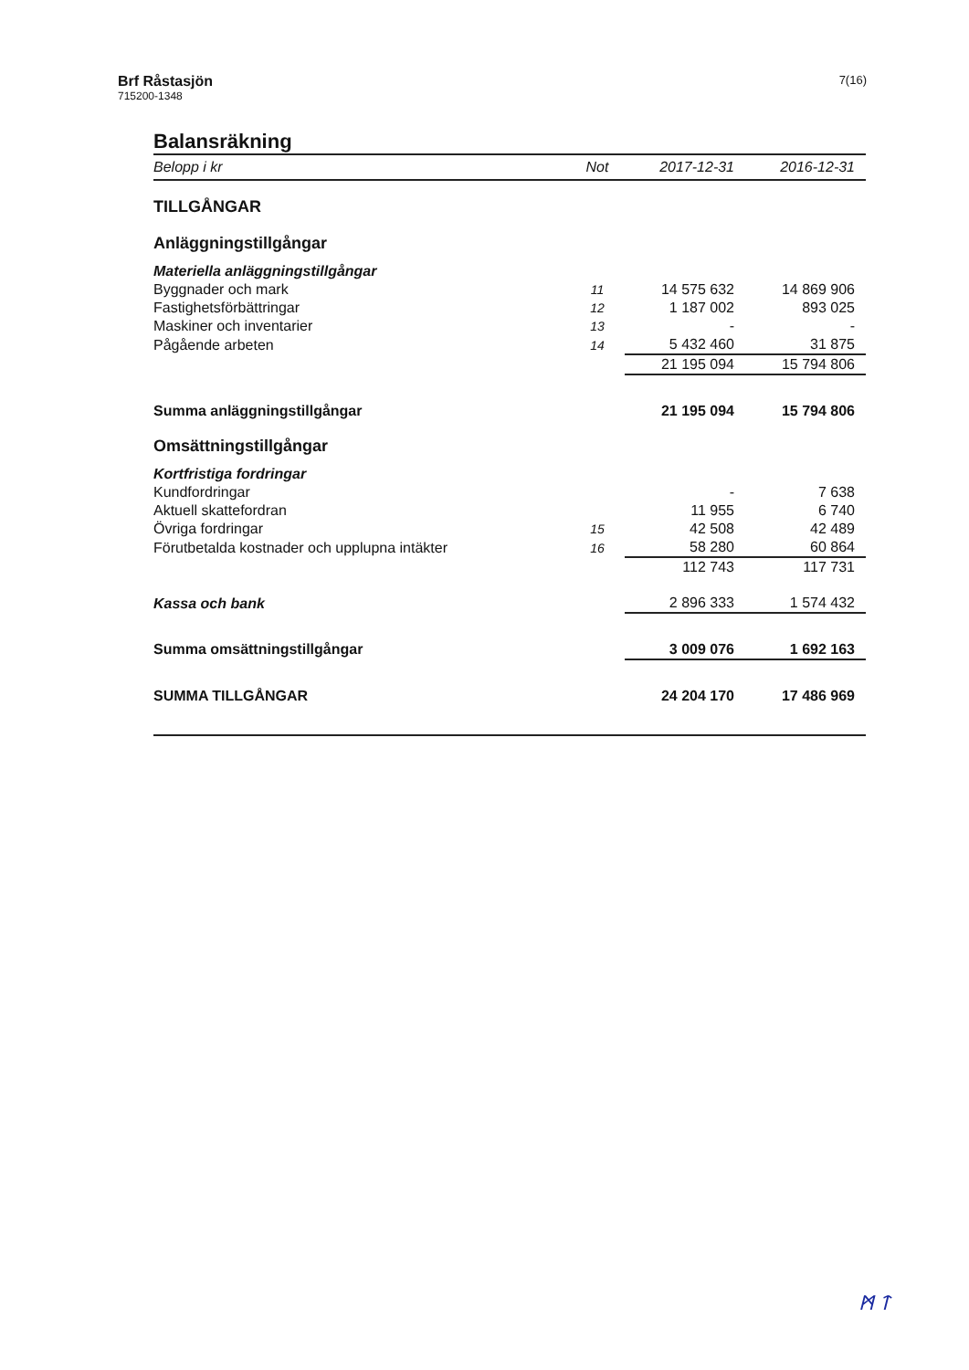Brf Råstasjön
715200-1348
7(16)
Balansräkning
| Belopp i kr | Not | 2017-12-31 | 2016-12-31 |
| --- | --- | --- | --- |
| TILLGÅNGAR | | | |
| Anläggningstillgångar | | | |
| Materiella anläggningstillgångar | | | |
| Byggnader och mark | 11 | 14 575 632 | 14 869 906 |
| Fastighetsförbättringar | 12 | 1 187 002 | 893 025 |
| Maskiner och inventarier | 13 | - | - |
| Pågående arbeten | 14 | 5 432 460 | 31 875 |
| | | 21 195 094 | 15 794 806 |
| Summa anläggningstillgångar | | 21 195 094 | 15 794 806 |
| Omsättningstillgångar | | | |
| Kortfristiga fordringar | | | |
| Kundfordringar | | - | 7 638 |
| Aktuell skattefordran | | 11 955 | 6 740 |
| Övriga fordringar | 15 | 42 508 | 42 489 |
| Förutbetalda kostnader och upplupna intäkter | 16 | 58 280 | 60 864 |
| | | 112 743 | 117 731 |
| Kassa och bank | | 2 896 333 | 1 574 432 |
| Summa omsättningstillgångar | | 3 009 076 | 1 692 163 |
| SUMMA TILLGÅNGAR | | 24 204 170 | 17 486 969 |
ᛗ ᛏ